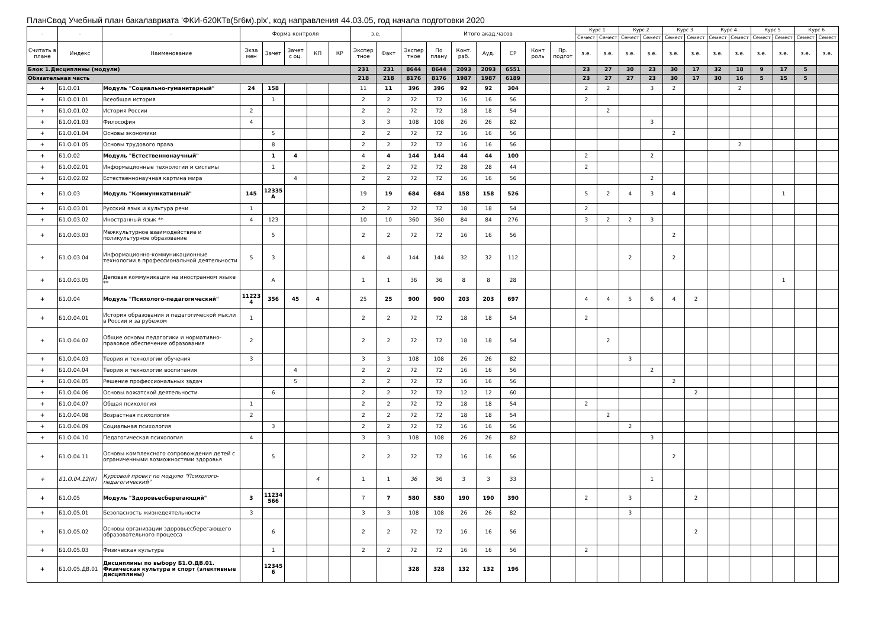ПланСвод Учебный план бакалавриата 'ФКИ-б20КТв(5г6м).plx', код направления 44.03.05, год начала подготовки 2020
| - | - | - | Форма контроля | | | | | з.е. | | Итого акад.часов | | | | | | | Курс 1 | | Курс 2 | | Курс 3 | | Курс 4 | | Курс 5 | | Курс 6 | |
| --- | --- | --- | --- | --- | --- | --- | --- | --- | --- | --- | --- | --- | --- | --- | --- | --- | --- | --- | --- | --- | --- | --- | --- | --- | --- | --- | --- | --- |
| | | | | | | | | | | | | | | | | | Семест | Семест | Семест | Семест | Семест | Семест | Семест | Семест | Семест | Семест | Семест | Семест |
| Считать в плане | Индекс | Наименование | Экза мен | Зачет | Зачет с оц. | КП | КР | Экспер тное | Факт | Экспер тное | По плану | Конт. раб. | Ауд. | СР | Конт роль | Пр. подгот | з.е. | з.е. | з.е. | з.е. | з.е. | з.е. | з.е. | з.е. | з.е. | з.е. | з.е. | з.е. |
| Блок 1.Дисциплины (модули) | | | | | | | | 231 | 231 | 8644 | 8644 | 2093 | 2093 | 6551 | | | 23 | 27 | 30 | 23 | 30 | 17 | 32 | 18 | 9 | 17 | 5 | |
| Обязательная часть | | | | | | | | 218 | 218 | 8176 | 8176 | 1987 | 1987 | 6189 | | | 23 | 27 | 27 | 23 | 30 | 17 | 30 | 16 | 5 | 15 | 5 | |
| + | Б1.О.01 | Модуль "Социально-гуманитарный" | 24 | 158 | | | | 11 | 11 | 396 | 396 | 92 | 92 | 304 | | | 2 | 2 | | 3 | 2 | | | 2 | | | | |
| + | Б1.О.01.01 | Всеобщая история | | 1 | | | | 2 | 2 | 72 | 72 | 16 | 16 | 56 | | | 2 | | | | | | | | | | | |
| + | Б1.О.01.02 | История России | 2 | | | | | 2 | 2 | 72 | 72 | 18 | 18 | 54 | | | | 2 | | | | | | | | | | |
| + | Б1.О.01.03 | Философия | 4 | | | | | 3 | 3 | 108 | 108 | 26 | 26 | 82 | | | | | | 3 | | | | | | | | |
| + | Б1.О.01.04 | Основы экономики | | 5 | | | | 2 | 2 | 72 | 72 | 16 | 16 | 56 | | | | | | | 2 | | | | | | | |
| + | Б1.О.01.05 | Основы трудового права | | 8 | | | | 2 | 2 | 72 | 72 | 16 | 16 | 56 | | | | | | | | | | 2 | | | | |
| + | Б1.О.02 | Модуль "Естественнонаучный" | | 1 | 4 | | | 4 | 4 | 144 | 144 | 44 | 44 | 100 | | | 2 | | | 2 | | | | | | | | |
| + | Б1.О.02.01 | Информационные технологии и системы | | 1 | | | | 2 | 2 | 72 | 72 | 28 | 28 | 44 | | | 2 | | | | | | | | | | | |
| + | Б1.О.02.02 | Естественнонаучная картина мира | | | 4 | | | 2 | 2 | 72 | 72 | 16 | 16 | 56 | | | | | | 2 | | | | | | | | |
| + | Б1.О.03 | Модуль "Коммуникативный" | 145 | 12335 А | | | | 19 | 19 | 684 | 684 | 158 | 158 | 526 | | | 5 | 2 | 4 | 3 | 4 | | | | | 1 | | |
| + | Б1.О.03.01 | Русский язык и культура речи | 1 | | | | | 2 | 2 | 72 | 72 | 18 | 18 | 54 | | | 2 | | | | | | | | | | | |
| + | Б1.О.03.02 | Иностранный язык ** | 4 | 123 | | | | 10 | 10 | 360 | 360 | 84 | 84 | 276 | | | 3 | 2 | 2 | 3 | | | | | | | | |
| + | Б1.О.03.03 | Межкультурное взаимодействие и поликультурное образование | | 5 | | | | 2 | 2 | 72 | 72 | 16 | 16 | 56 | | | | | | | 2 | | | | | | | |
| + | Б1.О.03.04 | Информационно-коммуникационные технологии в профессиональной деятельности | 5 | 3 | | | | 4 | 4 | 144 | 144 | 32 | 32 | 112 | | | | | 2 | | 2 | | | | | | | |
| + | Б1.О.03.05 | Деловая коммуникация на иностранном языке ** | | А | | | | 1 | 1 | 36 | 36 | 8 | 8 | 28 | | | | | | | | | | | | 1 | | |
| + | Б1.О.04 | Модуль "Психолого-педагогический" | 11223 4 | 356 | 45 | 4 | | 25 | 25 | 900 | 900 | 203 | 203 | 697 | | | 4 | 4 | 5 | 6 | 4 | 2 | | | | | | |
| + | Б1.О.04.01 | История образования и педагогической мысли в России и за рубежом | 1 | | | | | 2 | 2 | 72 | 72 | 18 | 18 | 54 | | | 2 | | | | | | | | | | | |
| + | Б1.О.04.02 | Общие основы педагогики и нормативно-правовое обеспечение образования | 2 | | | | | 2 | 2 | 72 | 72 | 18 | 18 | 54 | | | | 2 | | | | | | | | | | |
| + | Б1.О.04.03 | Теория и технологии обучения | 3 | | | | | 3 | 3 | 108 | 108 | 26 | 26 | 82 | | | | | 3 | | | | | | | | | |
| + | Б1.О.04.04 | Теория и технологии воспитания | | | 4 | | | 2 | 2 | 72 | 72 | 16 | 16 | 56 | | | | | | 2 | | | | | | | | |
| + | Б1.О.04.05 | Решение профессиональных задач | | | 5 | | | 2 | 2 | 72 | 72 | 16 | 16 | 56 | | | | | | | 2 | | | | | | | |
| + | Б1.О.04.06 | Основы вожатской деятельности | | 6 | | | | 2 | 2 | 72 | 72 | 12 | 12 | 60 | | | | | | | | 2 | | | | | | |
| + | Б1.О.04.07 | Общая психология | 1 | | | | | 2 | 2 | 72 | 72 | 18 | 18 | 54 | | | 2 | | | | | | | | | | | |
| + | Б1.О.04.08 | Возрастная психология | 2 | | | | | 2 | 2 | 72 | 72 | 18 | 18 | 54 | | | | 2 | | | | | | | | | | |
| + | Б1.О.04.09 | Социальная психология | | 3 | | | | 2 | 2 | 72 | 72 | 16 | 16 | 56 | | | | | 2 | | | | | | | | | |
| + | Б1.О.04.10 | Педагогическая психология | 4 | | | | | 3 | 3 | 108 | 108 | 26 | 26 | 82 | | | | | | 3 | | | | | | | | |
| + | Б1.О.04.11 | Основы комплексного сопровождения детей с ограниченными возможностями здоровья | | 5 | | | | 2 | 2 | 72 | 72 | 16 | 16 | 56 | | | | | | | 2 | | | | | | | |
| + | Б1.О.04.12(К) | Курсовой проект по модулю "Психолого-педагогический" | | | | 4 | | 1 | 1 | 36 | 36 | 3 | 3 | 33 | | | | | | 1 | | | | | | | | |
| + | Б1.О.05 | Модуль "Здоровьесберегающий" | 3 | 11234 566 | | | | 7 | 7 | 580 | 580 | 190 | 190 | 390 | | | 2 | | 3 | | | 2 | | | | | | |
| + | Б1.О.05.01 | Безопасность жизнедеятельности | 3 | | | | | 3 | 3 | 108 | 108 | 26 | 26 | 82 | | | | | 3 | | | | | | | | | |
| + | Б1.О.05.02 | Основы организации здоровьесберегающего образовательного процесса | | 6 | | | | 2 | 2 | 72 | 72 | 16 | 16 | 56 | | | | | | | | 2 | | | | | | |
| + | Б1.О.05.03 | Физическая культура | | 1 | | | | 2 | 2 | 72 | 72 | 16 | 16 | 56 | | | 2 | | | | | | | | | | | |
| + | Б1.О.05.ДВ.01 | Дисциплины по выбору Б1.О.ДВ.01. Физическая культура и спорт (элективные дисциплины) | | 12345 6 | | | | | | 328 | 328 | 132 | 132 | 196 | | | | | | | | | | | | | | |